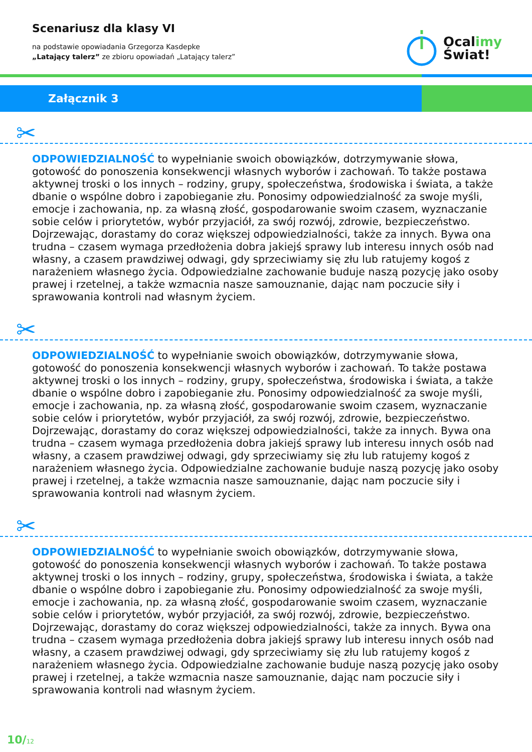Scenariusz dla klasy VI
na podstawie opowiadania Grzegorza Kasdepke
„Latający talerz” ze zbioru opowiadań „Latający talerz”
Ocalimy
Świat!
Załącznik 3
✂
ODPOWIEDZIALNOŚĆ to wypełnianie swoich obowiązków, dotrzymywanie słowa, gotowość do ponoszenia konsekwencji własnych wyborów i zachowań. To także postawa aktywnej troski o los innych – rodziny, grupy, społeczeństwa, środowiska i świata, a także dbanie o wspólne dobro i zapobieganie złu. Ponosimy odpowiedzialność za swoje myśli, emocje i zachowania, np. za własną złość, gospodarowanie swoim czasem, wyznaczanie sobie celów i priorytetów, wybór przyjaciół, za swój rozwój, zdrowie, bezpieczeństwo. Dojrzewając, dorastamy do coraz większej odpowiedzialności, także za innych. Bywa ona trudna – czasem wymaga przedłożenia dobra jakiejś sprawy lub interesu innych osób nad własny, a czasem prawdziwej odwagi, gdy sprzeciwiamy się złu lub ratujemy kogoś z narażeniem własnego życia. Odpowiedzialne zachowanie buduje naszą pozycję jako osoby prawej i rzetelnej, a także wzmacnia nasze samouznanie, dając nam poczucie siły i sprawowania kontroli nad własnym życiem.
✂
ODPOWIEDZIALNOŚĆ to wypełnianie swoich obowiązków, dotrzymywanie słowa, gotowość do ponoszenia konsekwencji własnych wyborów i zachowań. To także postawa aktywnej troski o los innych – rodziny, grupy, społeczeństwa, środowiska i świata, a także dbanie o wspólne dobro i zapobieganie złu. Ponosimy odpowiedzialność za swoje myśli, emocje i zachowania, np. za własną złość, gospodarowanie swoim czasem, wyznaczanie sobie celów i priorytetów, wybór przyjaciół, za swój rozwój, zdrowie, bezpieczeństwo. Dojrzewając, dorastamy do coraz większej odpowiedzialności, także za innych. Bywa ona trudna – czasem wymaga przedłożenia dobra jakiejś sprawy lub interesu innych osób nad własny, a czasem prawdziwej odwagi, gdy sprzeciwiamy się złu lub ratujemy kogoś z narażeniem własnego życia. Odpowiedzialne zachowanie buduje naszą pozycję jako osoby prawej i rzetelnej, a także wzmacnia nasze samouznanie, dając nam poczucie siły i sprawowania kontroli nad własnym życiem.
✂
ODPOWIEDZIALNOŚĆ to wypełnianie swoich obowiązków, dotrzymywanie słowa, gotowość do ponoszenia konsekwencji własnych wyborów i zachowań. To także postawa aktywnej troski o los innych – rodziny, grupy, społeczeństwa, środowiska i świata, a także dbanie o wspólne dobro i zapobieganie złu. Ponosimy odpowiedzialność za swoje myśli, emocje i zachowania, np. za własną złość, gospodarowanie swoim czasem, wyznaczanie sobie celów i priorytetów, wybór przyjaciół, za swój rozwój, zdrowie, bezpieczeństwo. Dojrzewając, dorastamy do coraz większej odpowiedzialności, także za innych. Bywa ona trudna – czasem wymaga przedłożenia dobra jakiejś sprawy lub interesu innych osób nad własny, a czasem prawdziwej odwagi, gdy sprzeciwiamy się złu lub ratujemy kogoś z narażeniem własnego życia. Odpowiedzialne zachowanie buduje naszą pozycję jako osoby prawej i rzetelnej, a także wzmacnia nasze samouznanie, dając nam poczucie siły i sprawowania kontroli nad własnym życiem.
10/12